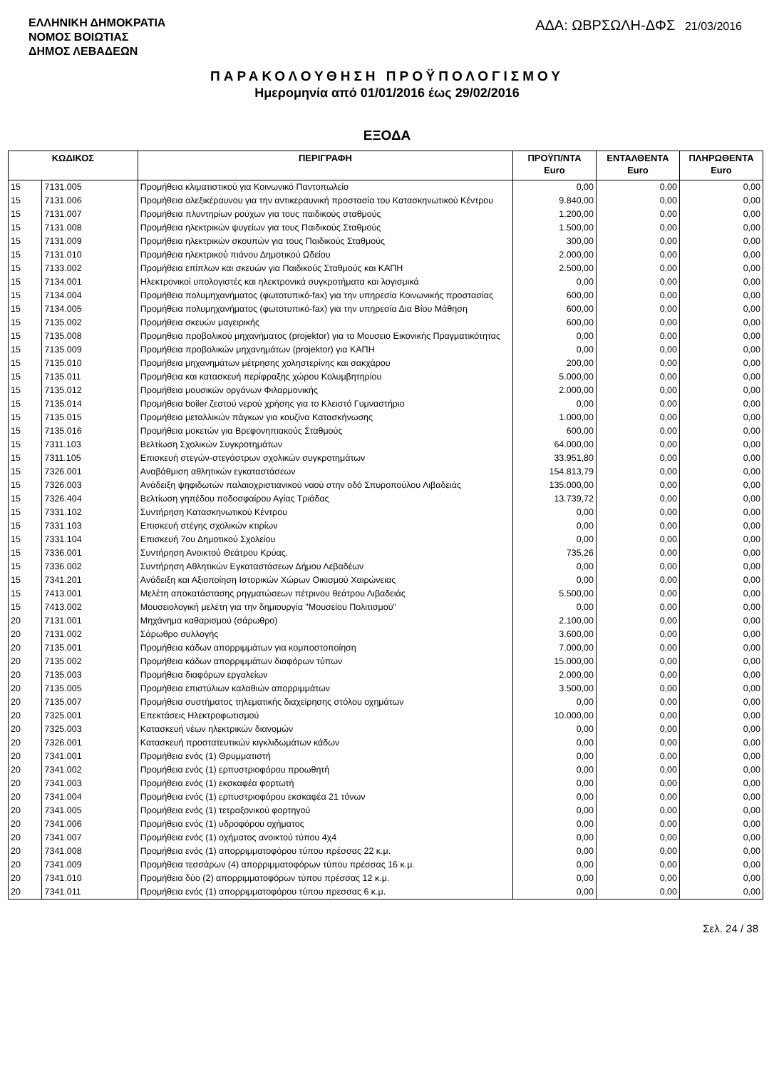ΕΛΛΗΝΙΚΗ ΔΗΜΟΚΡΑΤΙΑ
ΝΟΜΟΣ ΒΟΙΩΤΙΑΣ
ΔΗΜΟΣ ΛΕΒΑΔΕΩΝ
ΑΔΑ: ΩΒΡΣΩΛΗ-ΔΦΣ 21/03/2016
ΠΑΡΑΚΟΛΟΥΘΗΣΗ ΠΡΟΫΠΟΛΟΓΙΣΜΟΥ
Ημερομηνία από 01/01/2016 έως 29/02/2016
ΕΞΟΔΑ
| ΚΩΔΙΚΟΣ | | ΠΕΡΙΓΡΑΦΗ | ΠΡΟΫΠ/ΝΤΑ Euro | ΕΝΤΑΛΘΕΝΤΑ Euro | ΠΛΗΡΩΘΕΝΤΑ Euro |
| --- | --- | --- | --- | --- | --- |
| 15 | 7131.005 | Προμήθεια κλιματιστικού για Κοινωνικό Παντοπωλείο | 0,00 | 0,00 | 0,00 |
| 15 | 7131.006 | Προμήθεια αλεξικέραυνου για την αντικεραυνική προστασία του Κατασκηνωτικού Κέντρου | 9.840,00 | 0,00 | 0,00 |
| 15 | 7131.007 | Προμήθεια πλυντηρίων ρούχων για τους παιδικούς σταθμούς | 1.200,00 | 0,00 | 0,00 |
| 15 | 7131.008 | Προμήθεια ηλεκτρικών ψυγείων για τους Παιδικούς Σταθμούς | 1.500,00 | 0,00 | 0,00 |
| 15 | 7131.009 | Προμήθεια ηλεκτρικών σκουπών για τους Παιδικούς Σταθμούς | 300,00 | 0,00 | 0,00 |
| 15 | 7131.010 | Προμήθεια ηλεκτρικού πιάνου Δημοτικού Ωδείου | 2.000,00 | 0,00 | 0,00 |
| 15 | 7133.002 | Προμήθεια επίπλων και σκευών για Παιδικούς Σταθμούς και ΚΑΠΗ | 2.500,00 | 0,00 | 0,00 |
| 15 | 7134.001 | Ηλεκτρονικοί υπολογιστές και ηλεκτρονικά συγκροτήματα και λογισμικά | 0,00 | 0,00 | 0,00 |
| 15 | 7134.004 | Προμήθεια πολυμηχανήματος (φωτοτυπικό-fax) για την υπηρεσία Κοινωνικής προστασίας | 600,00 | 0,00 | 0,00 |
| 15 | 7134.005 | Προμήθεια πολυμηχανήματος (φωτοτυπικό-fax) για την υπηρεσία Δια Βίου Μάθηση | 600,00 | 0,00 | 0,00 |
| 15 | 7135.002 | Προμήθεια σκευών μαγειρικής | 600,00 | 0,00 | 0,00 |
| 15 | 7135.008 | Προμηθεια προβολικού μηχανήματος (projektor) για το Μουσειο Εικονικής Πραγματικότητας | 0,00 | 0,00 | 0,00 |
| 15 | 7135.009 | Προμήθεια προβολικών μηχανημάτων (projektor) για ΚΑΠΗ | 0,00 | 0,00 | 0,00 |
| 15 | 7135.010 | Προμήθεια μηχανημάτων μέτρησης χοληστερίνης και σακχάρου | 200,00 | 0,00 | 0,00 |
| 15 | 7135.011 | Προμήθεια και κατασκευή περίφραξης χώρου Κολυμβητηρίου | 5.000,00 | 0,00 | 0,00 |
| 15 | 7135.012 | Προμήθεια μουσικών οργάνων Φιλαρμονικής | 2.000,00 | 0,00 | 0,00 |
| 15 | 7135.014 | Προμήθεια boiler ζεστού νερού χρήσης για το Κλειστό Γυμναστήριο | 0,00 | 0,00 | 0,00 |
| 15 | 7135.015 | Προμήθεια μεταλλικών πάγκων για κουζίνα Κατασκήνωσης | 1.000,00 | 0,00 | 0,00 |
| 15 | 7135.016 | Προμήθεια μοκετών για Βρεφονηπιακούς Σταθμούς | 600,00 | 0,00 | 0,00 |
| 15 | 7311.103 | Βελτίωση Σχολικών Συγκροτημάτων | 64.000,00 | 0,00 | 0,00 |
| 15 | 7311.105 | Επισκευή στεγών-στεγάστρων σχολικών συγκροτημάτων | 33.951,80 | 0,00 | 0,00 |
| 15 | 7326.001 | Αναβάθμιση αθλητικών εγκαταστάσεων | 154.813,79 | 0,00 | 0,00 |
| 15 | 7326.003 | Ανάδειξη ψηφιδωτών παλαιοχριστιανικού ναού στην οδό Σπυροπούλου Λιβαδειάς | 135.000,00 | 0,00 | 0,00 |
| 15 | 7326.404 | Βελτίωση γηπέδου ποδοσφαίρου Αγίας Τριάδας | 13.739,72 | 0,00 | 0,00 |
| 15 | 7331.102 | Συντήρηση Κατασκηνωτικού Κέντρου | 0,00 | 0,00 | 0,00 |
| 15 | 7331.103 | Επισκευή στέγης σχολικών κτιρίων | 0,00 | 0,00 | 0,00 |
| 15 | 7331.104 | Επισκευή 7ου Δημοτικού Σχολείου | 0,00 | 0,00 | 0,00 |
| 15 | 7336.001 | Συντήρηση Ανοικτού Θεάτρου Κρύας. | 735,26 | 0,00 | 0,00 |
| 15 | 7336.002 | Συντήρηση Αθλητικών Εγκαταστάσεων Δήμου Λεβαδέων | 0,00 | 0,00 | 0,00 |
| 15 | 7341.201 | Ανάδειξη και Αξιοποίηση Ιστορικών Χώρων Οικισμού Χαιρώνειας | 0,00 | 0,00 | 0,00 |
| 15 | 7413.001 | Μελέτη αποκατάστασης ρηγματώσεων πέτρινου θεάτρου Λιβαδειάς | 5.500,00 | 0,00 | 0,00 |
| 15 | 7413.002 | Μουσειολογική μελέτη για την δημιουργία "Μουσείου Πολιτισμού" | 0,00 | 0,00 | 0,00 |
| 20 | 7131.001 | Μηχάνημα καθαρισμού (σάρωθρο) | 2.100,00 | 0,00 | 0,00 |
| 20 | 7131.002 | Σάρωθρο συλλογής | 3.600,00 | 0,00 | 0,00 |
| 20 | 7135.001 | Προμήθεια κάδων απορριμμάτων για κομποστοποίηση | 7.000,00 | 0,00 | 0,00 |
| 20 | 7135.002 | Προμήθεια κάδων απορριμμάτων διαφόρων τύπων | 15.000,00 | 0,00 | 0,00 |
| 20 | 7135.003 | Προμήθεια διαφόρων εργαλείων | 2.000,00 | 0,00 | 0,00 |
| 20 | 7135.005 | Προμήθεια επιστύλιων καλαθιών απορριμμάτων | 3.500,00 | 0,00 | 0,00 |
| 20 | 7135.007 | Προμήθεια συστήματος τηλεματικής διαχείρησης στόλου οχημάτων | 0,00 | 0,00 | 0,00 |
| 20 | 7325.001 | Επεκτάσεις Ηλεκτροφωτισμού | 10.000,00 | 0,00 | 0,00 |
| 20 | 7325.003 | Κατασκευή νέων ηλεκτρικών διανομών | 0,00 | 0,00 | 0,00 |
| 20 | 7326.001 | Κατασκευή προστατευτικών κιγκλιδωμάτων κάδων | 0,00 | 0,00 | 0,00 |
| 20 | 7341.001 | Προμήθεια ενός (1) Θρυμματιστή | 0,00 | 0,00 | 0,00 |
| 20 | 7341.002 | Προμήθεια ενός (1) ερπυστριοφόρου προωθητή | 0,00 | 0,00 | 0,00 |
| 20 | 7341.003 | Προμήθεια ενός (1) εκσκαφέα φορτωτή | 0,00 | 0,00 | 0,00 |
| 20 | 7341.004 | Προμήθεια ενός (1) ερπυστριοφόρου εκσκαφέα 21 τόνων | 0,00 | 0,00 | 0,00 |
| 20 | 7341.005 | Προμήθεια ενός (1) τετραξονικού φορτηγού | 0,00 | 0,00 | 0,00 |
| 20 | 7341.006 | Προμήθεια ενός (1) υδροφόρου οχήματος | 0,00 | 0,00 | 0,00 |
| 20 | 7341.007 | Προμήθεια ενός (1) οχήματος ανοικτού τύπου 4χ4 | 0,00 | 0,00 | 0,00 |
| 20 | 7341.008 | Προμήθεια ενός (1) απορριμματοφόρου τύπου πρέσσας 22 κ.μ. | 0,00 | 0,00 | 0,00 |
| 20 | 7341.009 | Προμήθεια τεσσάρων (4) απορριμματοφόρων τύπου πρέσσας 16 κ.μ. | 0,00 | 0,00 | 0,00 |
| 20 | 7341.010 | Προμήθεια δύο (2) απορριμματοφόρων τύπου πρέσσας 12 κ.μ. | 0,00 | 0,00 | 0,00 |
| 20 | 7341.011 | Προμήθεια ενός (1) απορριμματοφόρου τύπου πρεσσας 6 κ.μ. | 0,00 | 0,00 | 0,00 |
Σελ. 24 / 38